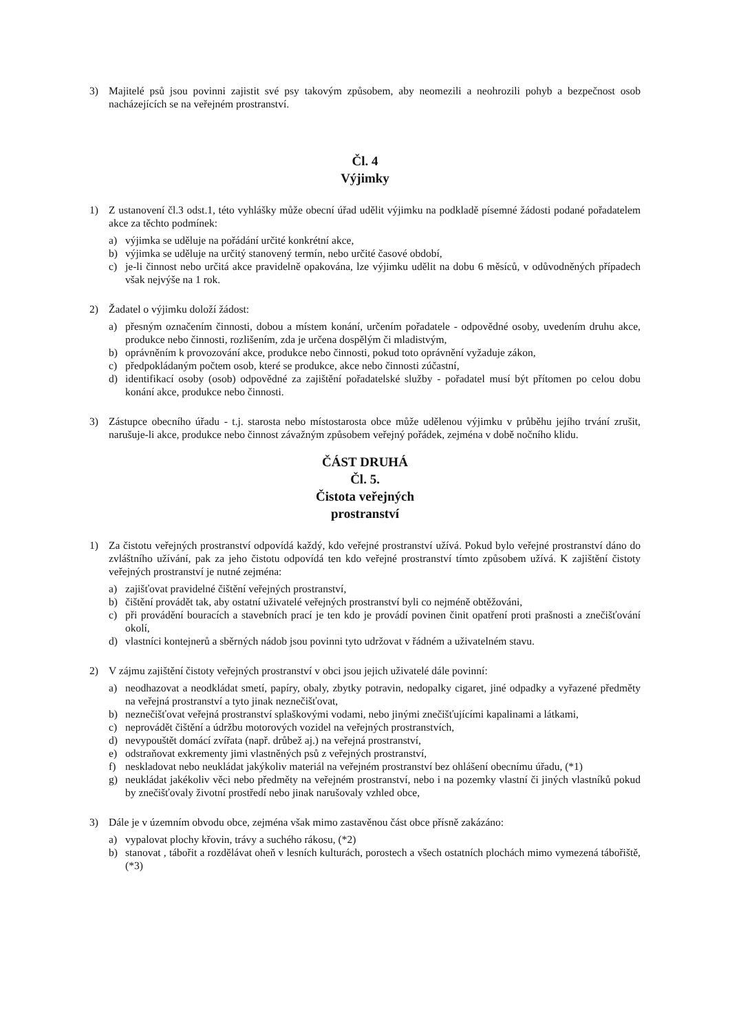3) Majitelé psů jsou povinni zajistit své psy takovým způsobem, aby neomezili a neohrozili pohyb a bezpečnost osob nacházejících se na veřejném prostranství.
Čl. 4
Výjimky
1) Z ustanovení čl.3 odst.1, této vyhlášky může obecní úřad udělit výjimku na podkladě písemné žádosti podané pořadatelem akce za těchto podmínek:
a) výjimka se uděluje na pořádání určité konkrétní akce,
b) výjimka se uděluje na určitý stanovený termín, nebo určité časové období,
c) je-li činnost nebo určitá akce pravidelně opakována, lze výjimku udělit na dobu 6 měsíců, v odůvodněných případech však nejvýše na 1 rok.
2) Žadatel o výjimku doloží žádost:
a) přesným označením činnosti, dobou a místem konání, určením pořadatele - odpovědné osoby, uvedením druhu akce, produkce nebo činnosti, rozlišením, zda je určena dospělým či mladistvým,
b) oprávněním k provozování akce, produkce nebo činnosti, pokud toto oprávnění vyžaduje zákon,
c) předpokládaným počtem osob, které se produkce, akce nebo činnosti zúčastní,
d) identifikací osoby (osob) odpovědné za zajištění pořadatelské služby - pořadatel musí být přítomen po celou dobu konání akce, produkce nebo činnosti.
3) Zástupce obecního úřadu - t.j. starosta nebo místostarosta obce může udělenou výjimku v průběhu jejího trvání zrušit, narušuje-li akce, produkce nebo činnost závažným způsobem veřejný pořádek, zejména v době nočního klidu.
ČÁST DRUHÁ
Čl. 5.
Čistota veřejných
prostranství
1) Za čistotu veřejných prostranství odpovídá každý, kdo veřejné prostranství užívá. Pokud bylo veřejné prostranství dáno do zvláštního užívání, pak za jeho čistotu odpovídá ten kdo veřejné prostranství tímto způsobem užívá. K zajištění čistoty veřejných prostranství je nutné zejména:
a) zajišťovat pravidelné čištění veřejných prostranství,
b) čištění provádět tak, aby ostatní uživatelé veřejných prostranství byli co nejméně obtěžováni,
c) při provádění bouracích a stavebních prací je ten kdo je provádí povinen činit opatření proti prašnosti a znečišťování okolí,
d) vlastníci kontejnerů a sběrných nádob jsou povinni tyto udržovat v řádném a uživatelném stavu.
2) V zájmu zajištění čistoty veřejných prostranství v obci jsou jejich uživatelé dále povinní:
a) neodhazovat a neodkládat smetí, papíry, obaly, zbytky potravin, nedopalky cigaret, jiné odpadky a vyřazené předměty na veřejná prostranství a tyto jinak neznečišťovat,
b) neznečišťovat veřejná prostranství splaškovými vodami, nebo jinými znečišťujícími kapalinami a látkami,
c) neprovádět čištění a údržbu motorových vozidel na veřejných prostranstvích,
d) nevypouštět domácí zvířata (např. drůbež aj.) na veřejná prostranství,
e) odstraňovat exkrementy jimi vlastněných psů z veřejných prostranství,
f) neskladovat nebo neukládat jakýkoliv materiál na veřejném prostranství bez ohlášení obecnímu úřadu, (*1)
g) neukládat jakékoliv věci nebo předměty na veřejném prostranství, nebo i na pozemky vlastní či jiných vlastníků pokud by znečišťovaly životní prostředí nebo jinak narušovaly vzhled obce,
3) Dále je v územním obvodu obce, zejména však mimo zastavěnou část obce přísně zakázáno:
a) vypalovat plochy křovin, trávy a suchého rákosu, (*2)
b) stanovat , tábořit a rozdělávat oheň v lesních kulturách, porostech a všech ostatních plochách mimo vymezená tábořiště, (*3)